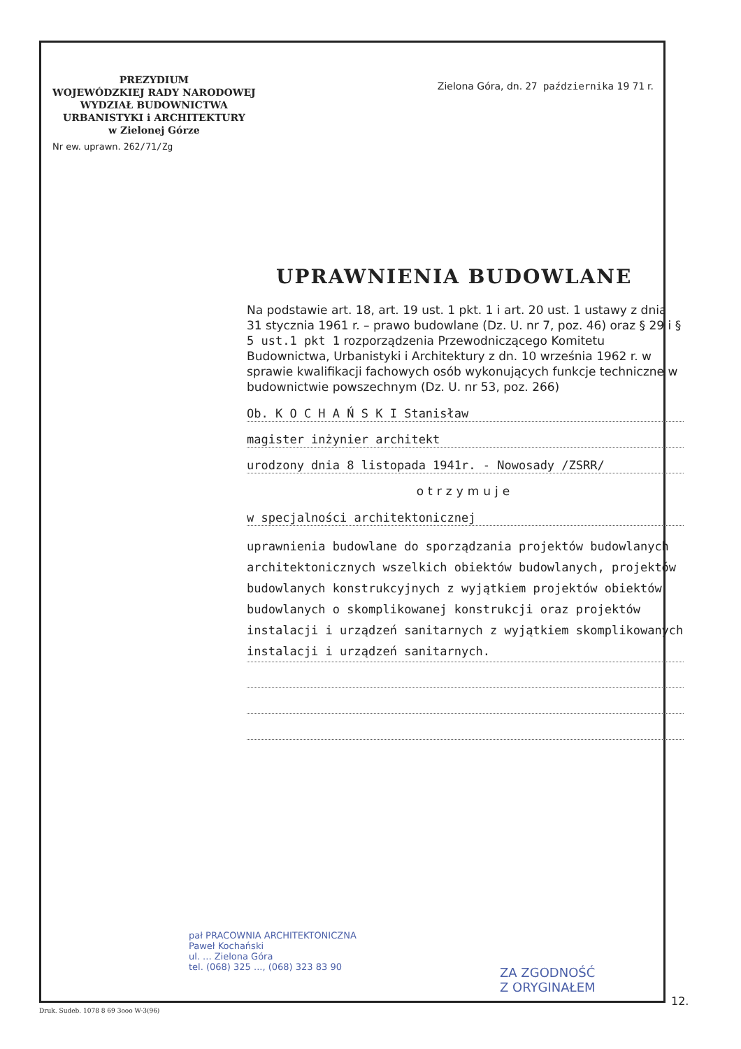PREZYDIUM
WOJEWÓDZKIEJ RADY NARODOWEJ
WYDZIAŁ BUDOWNICTWA
URBANISTYKI i ARCHITEKTURY
w Zielonej Górze
Nr ew. uprawn. 262/71/Zg
Zielona Góra, dn. 27 października 19 71 r.
UPRAWNIENIA BUDOWLANE
Na podstawie art. 18, art. 19 ust. 1 pkt. 1 i art. 20 ust. 1 ustawy z dnia 31 stycznia 1961 r. – prawo budowlane (Dz. U. nr 7, poz. 46) oraz § 29 i § 5 ust.1 pkt 1 rozporządzenia Przewodniczącego Komitetu Budownictwa, Urbanistyki i Architektury z dn. 10 września 1962 r. w sprawie kwalifikacji fachowych osób wykonujących funkcje techniczne w budownictwie powszechnym (Dz. U. nr 53, poz. 266)
Ob. K O C H A Ń S K I Stanisław
magister inżynier architekt
urodzony dnia 8 listopada 1941r. - Nowosady /ZSRR/
otrzymuje
w specjalności architektonicznej
uprawnienia budowlane do sporządzania projektów budowlanych architektonicznych wszelkich obiektów budowlanych, projektów budowlanych konstrukcyjnych z wyjątkiem projektów obiektów budowlanych o skomplikowanej konstrukcji oraz projektów instalacji i urządzeń sanitarnych z wyjątkiem skomplikowanych instalacji i urządzeń sanitarnych.
pał PRACOWNIA ARCHITEKTONICZNA
Paweł Kochański
ul. ... Zielona Góra
tel. (068) 325 ..., (068) 323 83 90
ZA ZGODNOŚĆ
Z ORYGINAŁEM
12.
Druk. Sudeb. 1078 8 69 3ooo W-3(96)